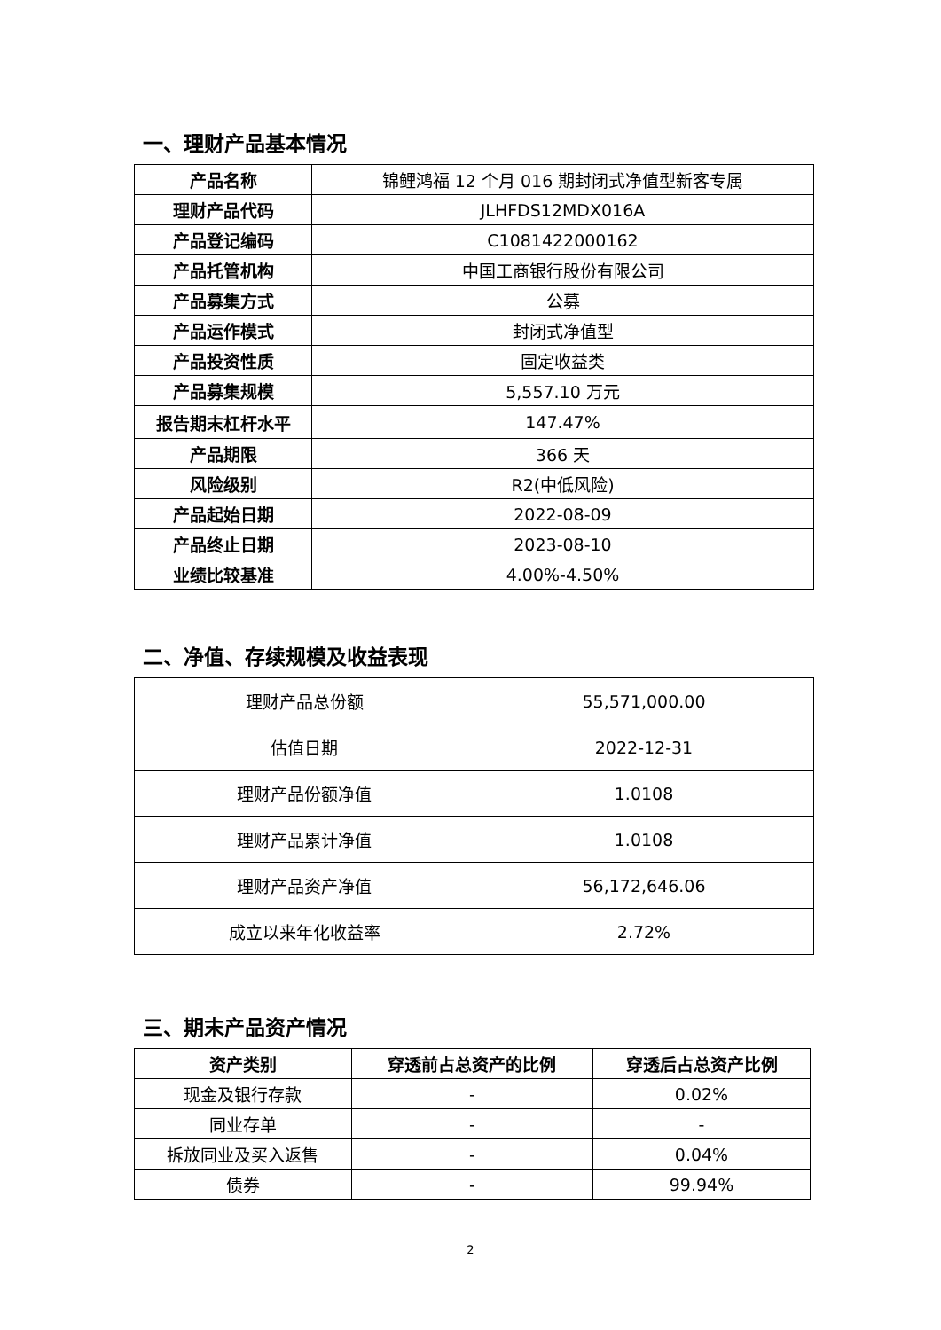一、理财产品基本情况
| 产品名称 | 锦鲤鸿福 12 个月 016 期封闭式净值型新客专属 |
| 理财产品代码 | JLHFDS12MDX016A |
| 产品登记编码 | C1081422000162 |
| 产品托管机构 | 中国工商银行股份有限公司 |
| 产品募集方式 | 公募 |
| 产品运作模式 | 封闭式净值型 |
| 产品投资性质 | 固定收益类 |
| 产品募集规模 | 5,557.10 万元 |
| 报告期末杠杆水平 | 147.47% |
| 产品期限 | 366 天 |
| 风险级别 | R2(中低风险) |
| 产品起始日期 | 2022-08-09 |
| 产品终止日期 | 2023-08-10 |
| 业绩比较基准 | 4.00%-4.50% |
二、净值、存续规模及收益表现
| 理财产品总份额 | 55,571,000.00 |
| 估值日期 | 2022-12-31 |
| 理财产品份额净值 | 1.0108 |
| 理财产品累计净值 | 1.0108 |
| 理财产品资产净值 | 56,172,646.06 |
| 成立以来年化收益率 | 2.72% |
三、期末产品资产情况
| 资产类别 | 穿透前占总资产的比例 | 穿透后占总资产比例 |
| --- | --- | --- |
| 现金及银行存款 | - | 0.02% |
| 同业存单 | - | - |
| 拆放同业及买入返售 | - | 0.04% |
| 债券 | - | 99.94% |
2